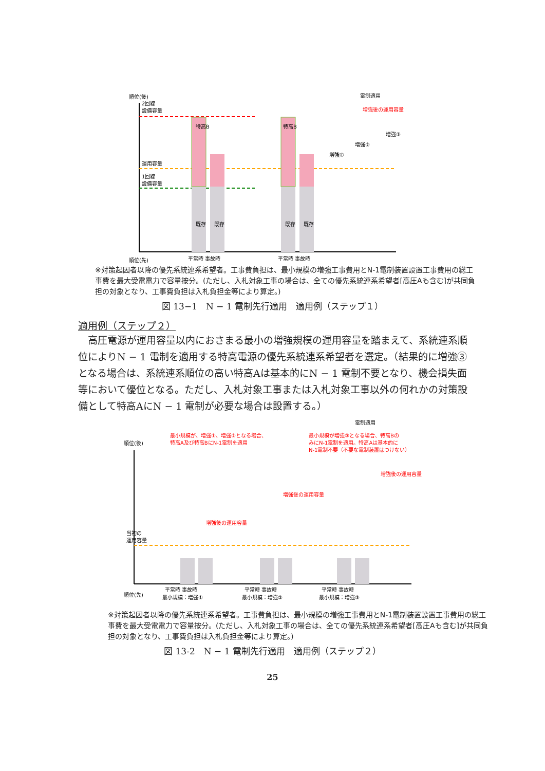順位(後)
2回線
設備容量
運用容量
1回線
設備容量
既存
既存
既存
既存
特高B
特高B
電制適用
増強後の運用容量
増強①
増強②
増強③
平常時 事故時
平常時 事故時
順位(先)
※対策起因者以降の優先系統連系希望者。工事費負担は、最小規模の増強工事費用とN-1電制装置設置工事費用の総工事費を最大受電電力で容量按分。(ただし、入札対象工事の場合は、全ての優先系統連系希望者[高圧Aも含む]が共同負担の対象となり、工事費負担は入札負担金等により算定。)
図 13−1　N − 1 電制先行適用　適用例（ステップ１）
適用例（ステップ２）
　高圧電源が運用容量以内におさまる最小の増強規模の運用容量を踏まえて、系統連系順位によりN − 1 電制を適用する特高電源の優先系統連系希望者を選定。（結果的に増強③となる場合は、系統連系順位の高い特高Aは基本的にN − 1 電制不要となり、機会損失面等において優位となる。ただし、入札対象工事または入札対象工事以外の何れかの対策設備として特高AにN − 1 電制が必要な場合は設置する。）
電制適用
最小規模が、増強①、増強②となる場合、
特高A及び特高BにN-1電制を適用
最小規模が増強③となる場合、特高Bの
みにN-1電制を適用。特高Aは基本的に
N-1電制不要（不要な電制装置はつけない）
順位(後)
当初の
運用容量
平常時 事故時
最小規模：増強①
平常時 事故時
最小規模：増強②
平常時 事故時
最小規模：増強③
順位(先)
増強後の運用容量
増強後の運用容量
増強後の運用容量
※対策起因者以降の優先系統連系希望者。工事費負担は、最小規模の増強工事費用とN-1電制装置設置工事費用の総工事費を最大受電電力で容量按分。(ただし、入札対象工事の場合は、全ての優先系統連系希望者[高圧Aも含む]が共同負担の対象となり、工事費負担は入札負担金等により算定。)
図 13-2　N − 1 電制先行適用　適用例（ステップ２）
25